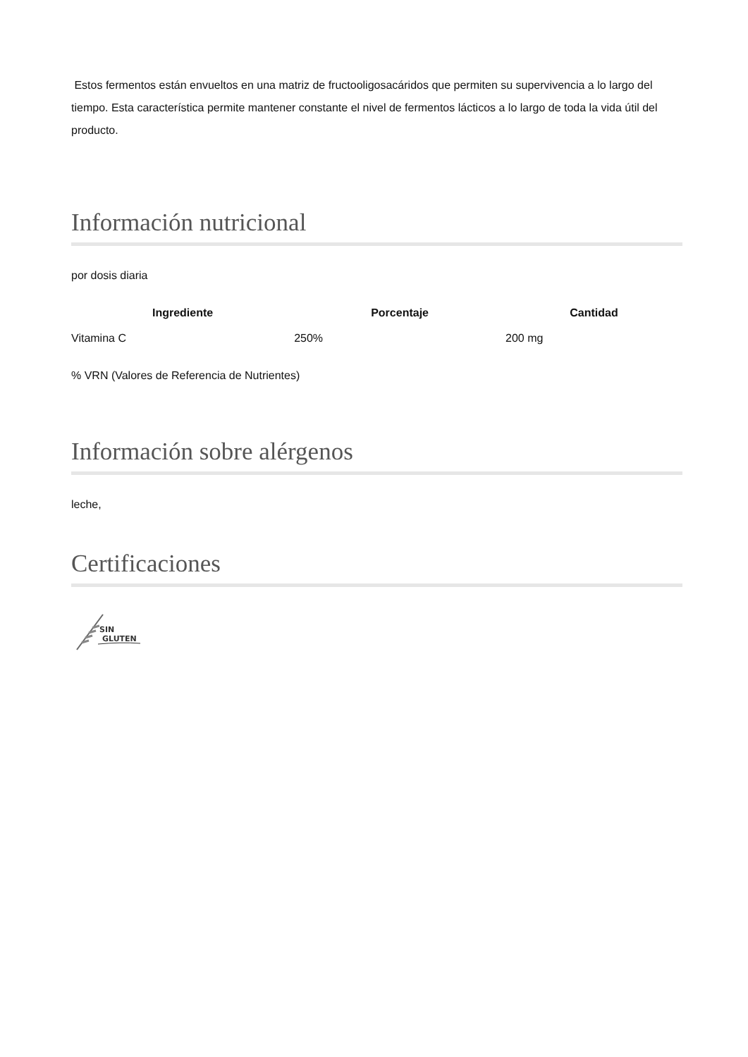Estos fermentos están envueltos en una matriz de fructooligosacáridos que permiten su supervivencia a lo largo del tiempo. Esta característica permite mantener constante el nivel de fermentos lácticos a lo largo de toda la vida útil del producto.
Información nutricional
por dosis diaria
| Ingrediente | Porcentaje | Cantidad |
| --- | --- | --- |
| Vitamina C | 250% | 200 mg |
% VRN (Valores de Referencia de Nutrientes)
Información sobre alérgenos
leche,
Certificaciones
SIN
GLUTEN